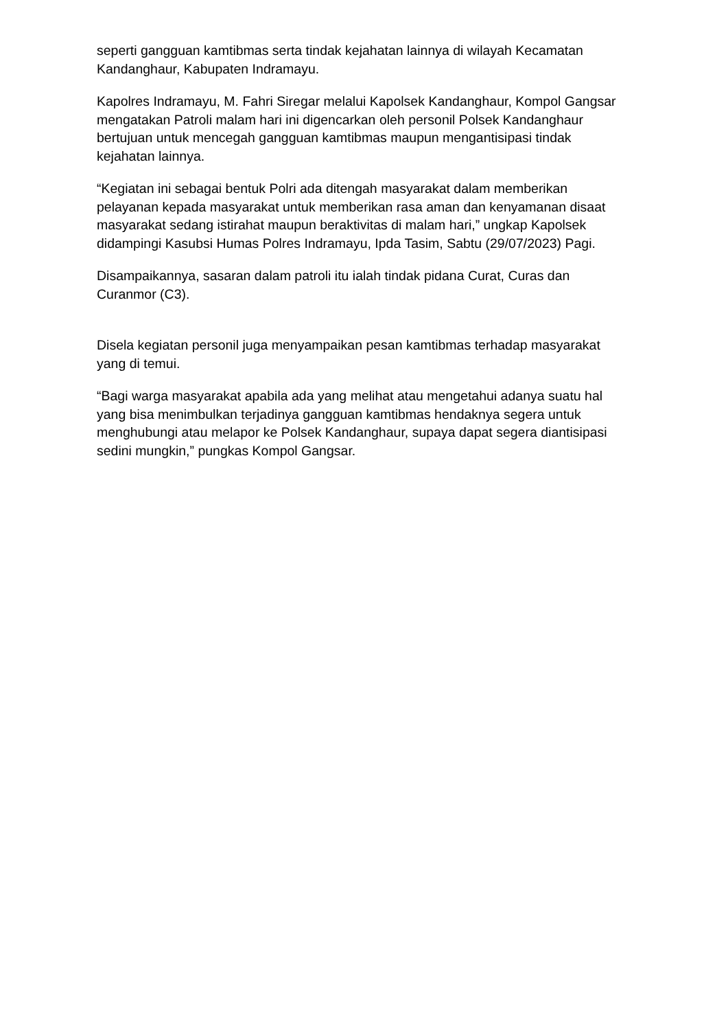seperti gangguan kamtibmas serta tindak kejahatan lainnya di wilayah Kecamatan Kandanghaur, Kabupaten Indramayu.
Kapolres Indramayu, M. Fahri Siregar melalui Kapolsek Kandanghaur, Kompol Gangsar mengatakan Patroli malam hari ini digencarkan oleh personil Polsek Kandanghaur bertujuan untuk mencegah gangguan kamtibmas maupun mengantisipasi tindak kejahatan lainnya.
“Kegiatan ini sebagai bentuk Polri ada ditengah masyarakat dalam memberikan pelayanan kepada masyarakat untuk memberikan rasa aman dan kenyamanan disaat masyarakat sedang istirahat maupun beraktivitas di malam hari,” ungkap Kapolsek didampingi Kasubsi Humas Polres Indramayu, Ipda Tasim, Sabtu (29/07/2023) Pagi.
Disampaikannya, sasaran dalam patroli itu ialah tindak pidana Curat, Curas dan Curanmor (C3).
Disela kegiatan personil juga menyampaikan pesan kamtibmas terhadap masyarakat yang di temui.
“Bagi warga masyarakat apabila ada yang melihat atau mengetahui adanya suatu hal yang bisa menimbulkan terjadinya gangguan kamtibmas hendaknya segera untuk menghubungi atau melapor ke Polsek Kandanghaur, supaya dapat segera diantisipasi sedini mungkin,” pungkas Kompol Gangsar.